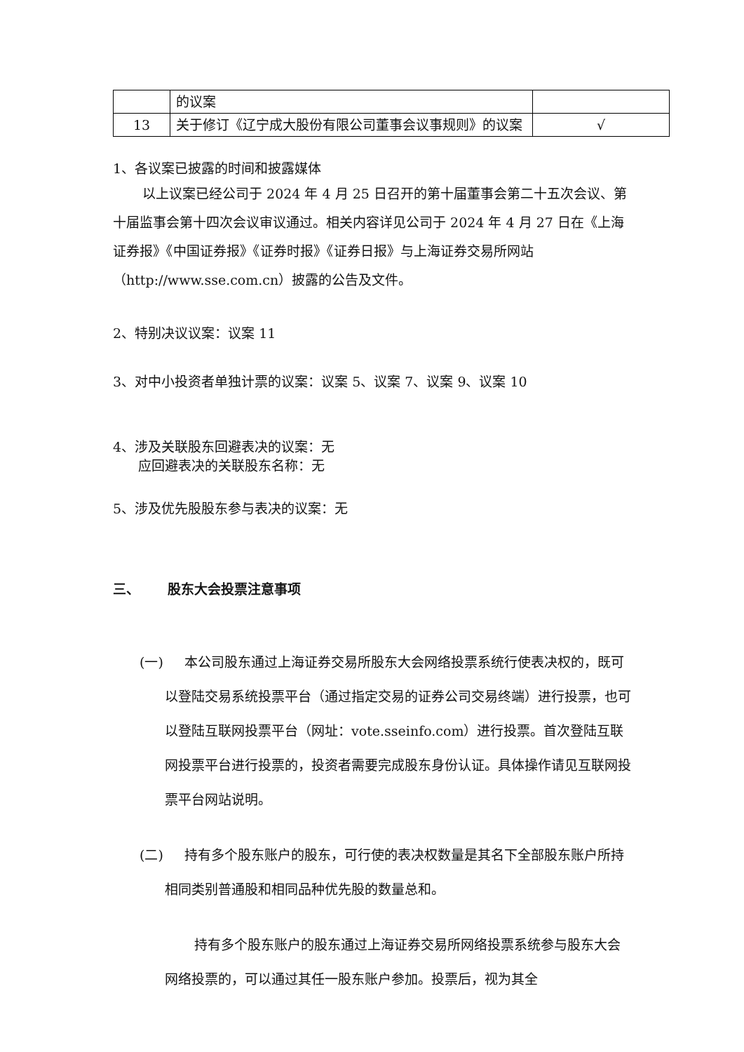| | 的议案 | |
| 13 | 关于修订《辽宁成大股份有限公司董事会议事规则》的议案 | √ |
1、各议案已披露的时间和披露媒体
以上议案已经公司于 2024 年 4 月 25 日召开的第十届董事会第二十五次会议、第十届监事会第十四次会议审议通过。相关内容详见公司于 2024 年 4 月 27 日在《上海证券报》《中国证券报》《证券时报》《证券日报》与上海证券交易所网站（http://www.sse.com.cn）披露的公告及文件。
2、特别决议议案：议案 11
3、对中小投资者单独计票的议案：议案 5、议案 7、议案 9、议案 10
4、涉及关联股东回避表决的议案：无
应回避表决的关联股东名称：无
5、涉及优先股股东参与表决的议案：无
三、 股东大会投票注意事项
(一) 本公司股东通过上海证券交易所股东大会网络投票系统行使表决权的，既可以登陆交易系统投票平台（通过指定交易的证券公司交易终端）进行投票，也可以登陆互联网投票平台（网址：vote.sseinfo.com）进行投票。首次登陆互联网投票平台进行投票的，投资者需要完成股东身份认证。具体操作请见互联网投票平台网站说明。
(二) 持有多个股东账户的股东，可行使的表决权数量是其名下全部股东账户所持相同类别普通股和相同品种优先股的数量总和。
持有多个股东账户的股东通过上海证券交易所网络投票系统参与股东大会网络投票的，可以通过其任一股东账户参加。投票后，视为其全